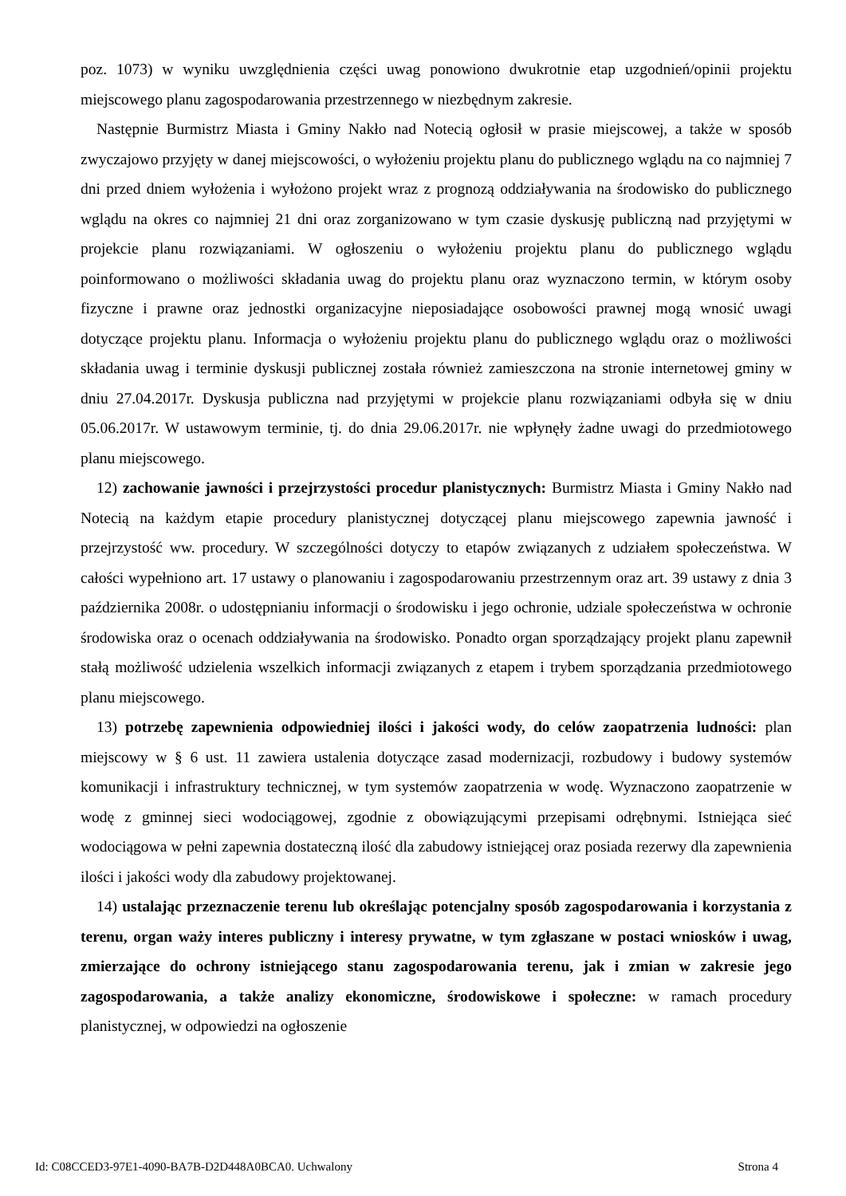poz. 1073) w wyniku uwzględnienia części uwag ponowiono dwukrotnie etap uzgodnień/opinii projektu miejscowego planu zagospodarowania przestrzennego w niezbędnym zakresie.
Następnie Burmistrz Miasta i Gminy Nakło nad Notecią ogłosił w prasie miejscowej, a także w sposób zwyczajowo przyjęty w danej miejscowości, o wyłożeniu projektu planu do publicznego wglądu na co najmniej 7 dni przed dniem wyłożenia i wyłożono projekt wraz z prognozą oddziaływania na środowisko do publicznego wglądu na okres co najmniej 21 dni oraz zorganizowano w tym czasie dyskusję publiczną nad przyjętymi w projekcie planu rozwiązaniami. W ogłoszeniu o wyłożeniu projektu planu do publicznego wglądu poinformowano o możliwości składania uwag do projektu planu oraz wyznaczono termin, w którym osoby fizyczne i prawne oraz jednostki organizacyjne nieposiadające osobowości prawnej mogą wnosić uwagi dotyczące projektu planu. Informacja o wyłożeniu projektu planu do publicznego wglądu oraz o możliwości składania uwag i terminie dyskusji publicznej została również zamieszczona na stronie internetowej gminy w dniu 27.04.2017r. Dyskusja publiczna nad przyjętymi w projekcie planu rozwiązaniami odbyła się w dniu 05.06.2017r. W ustawowym terminie, tj. do dnia 29.06.2017r. nie wpłynęły żadne uwagi do przedmiotowego planu miejscowego.
12) zachowanie jawności i przejrzystości procedur planistycznych: Burmistrz Miasta i Gminy Nakło nad Notecią na każdym etapie procedury planistycznej dotyczącej planu miejscowego zapewnia jawność i przejrzystość ww. procedury. W szczególności dotyczy to etapów związanych z udziałem społeczeństwa. W całości wypełniono art. 17 ustawy o planowaniu i zagospodarowaniu przestrzennym oraz art. 39 ustawy z dnia 3 października 2008r. o udostępnianiu informacji o środowisku i jego ochronie, udziale społeczeństwa w ochronie środowiska oraz o ocenach oddziaływania na środowisko. Ponadto organ sporządzający projekt planu zapewnił stałą możliwość udzielenia wszelkich informacji związanych z etapem i trybem sporządzania przedmiotowego planu miejscowego.
13) potrzebę zapewnienia odpowiedniej ilości i jakości wody, do celów zaopatrzenia ludności: plan miejscowy w § 6 ust. 11 zawiera ustalenia dotyczące zasad modernizacji, rozbudowy i budowy systemów komunikacji i infrastruktury technicznej, w tym systemów zaopatrzenia w wodę. Wyznaczono zaopatrzenie w wodę z gminnej sieci wodociągowej, zgodnie z obowiązującymi przepisami odrębnymi. Istniejąca sieć wodociągowa w pełni zapewnia dostateczną ilość dla zabudowy istniejącej oraz posiada rezerwy dla zapewnienia ilości i jakości wody dla zabudowy projektowanej.
14) ustalając przeznaczenie terenu lub określając potencjalny sposób zagospodarowania i korzystania z terenu, organ waży interes publiczny i interesy prywatne, w tym zgłaszane w postaci wniosków i uwag, zmierzające do ochrony istniejącego stanu zagospodarowania terenu, jak i zmian w zakresie jego zagospodarowania, a także analizy ekonomiczne, środowiskowe i społeczne: w ramach procedury planistycznej, w odpowiedzi na ogłoszenie
Id: C08CCED3-97E1-4090-BA7B-D2D448A0BCA0. Uchwalony Strona 4